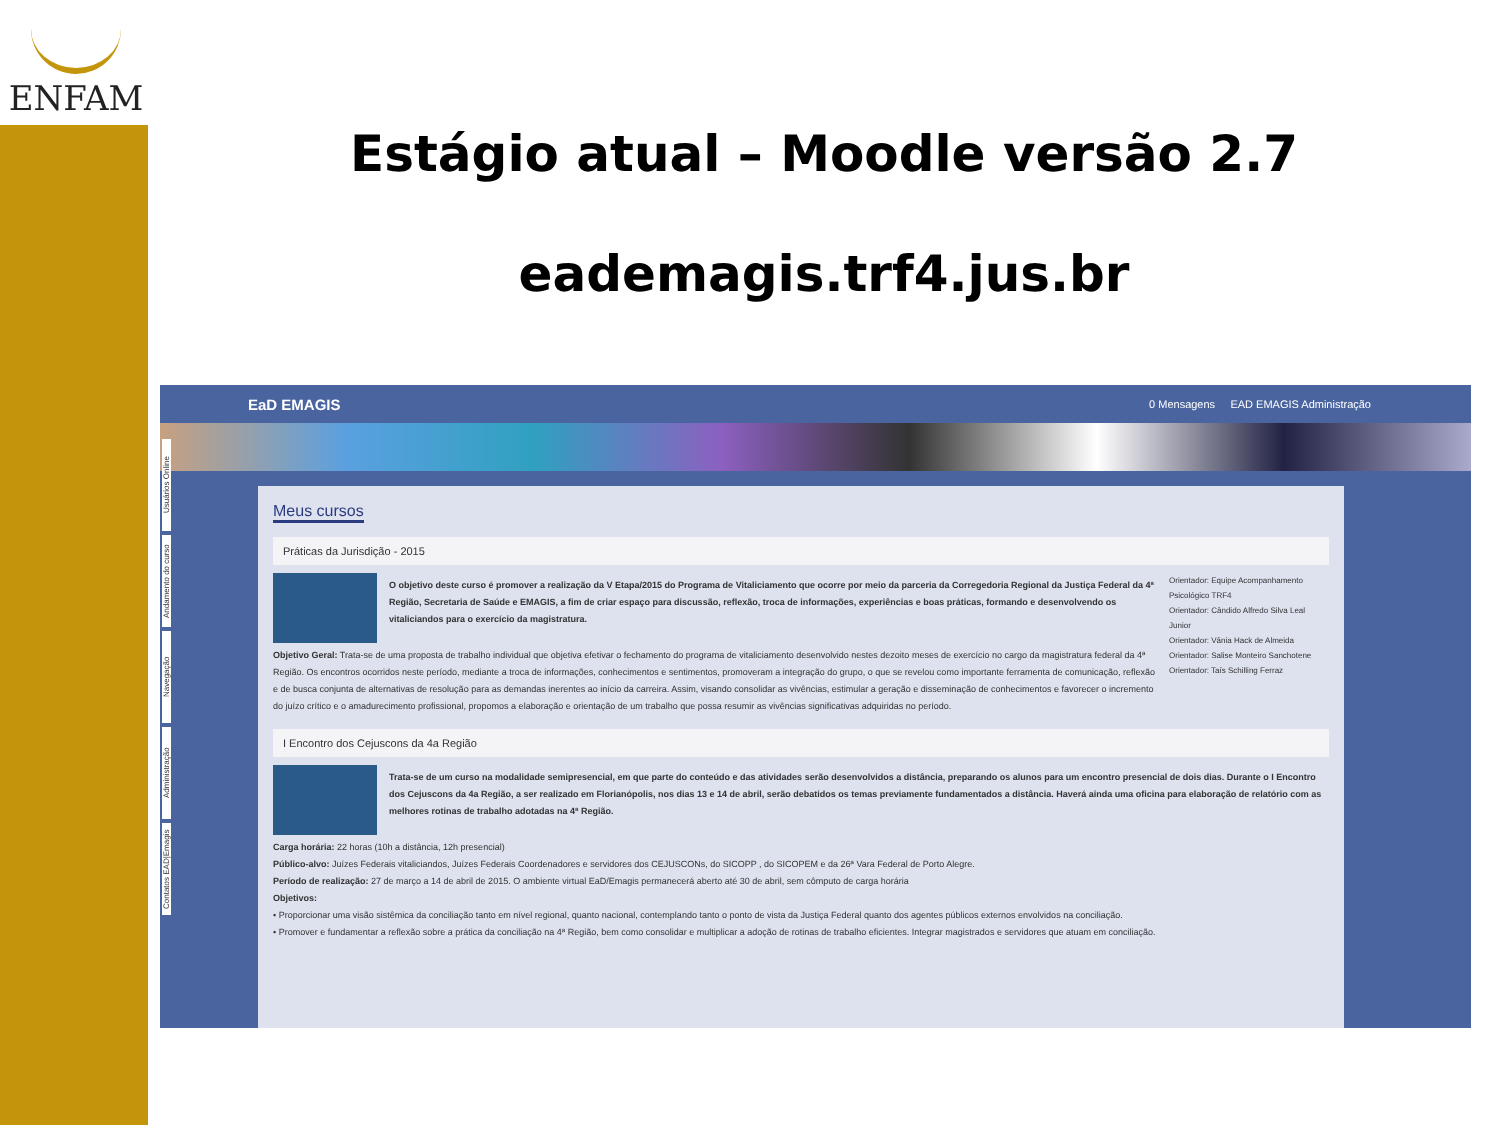ENFAM
Estágio atual – Moodle versão 2.7
eademagis.trf4.jus.br
EaD EMAGIS 0 Mensagens EAD EMAGIS Administração
Usuários Online
Andamento do curso
Navegação
Administração
Contatos EAD|Emagis
Meus cursos
Práticas da Jurisdição - 2015
O objetivo deste curso é promover a realização da V Etapa/2015 do Programa de Vitaliciamento que ocorre por meio da parceria da Corregedoria Regional da Justiça Federal da 4ª Região, Secretaria de Saúde e EMAGIS, a fim de criar espaço para discussão, reflexão, troca de informações, experiências e boas práticas, formando e desenvolvendo os vitaliciandos para o exercício da magistratura.
Objetivo Geral: Trata-se de uma proposta de trabalho individual que objetiva efetivar o fechamento do programa de vitaliciamento desenvolvido nestes dezoito meses de exercício no cargo da magistratura federal da 4ª Região. Os encontros ocorridos neste período, mediante a troca de informações, conhecimentos e sentimentos, promoveram a integração do grupo, o que se revelou como importante ferramenta de comunicação, reflexão e de busca conjunta de alternativas de resolução para as demandas inerentes ao início da carreira. Assim, visando consolidar as vivências, estimular a geração e disseminação de conhecimentos e favorecer o incremento do juízo crítico e o amadurecimento profissional, propomos a elaboração e orientação de um trabalho que possa resumir as vivências significativas adquiridas no período.
Orientador: Equipe Acompanhamento Psicológico TRF4
Orientador: Cândido Alfredo Silva Leal Junior
Orientador: Vânia Hack de Almeida
Orientador: Salise Monteiro Sanchotene
Orientador: Taís Schilling Ferraz
I Encontro dos Cejuscons da 4a Região
Trata-se de um curso na modalidade semipresencial, em que parte do conteúdo e das atividades serão desenvolvidos a distância, preparando os alunos para um encontro presencial de dois dias. Durante o I Encontro dos Cejuscons da 4a Região, a ser realizado em Florianópolis, nos dias 13 e 14 de abril, serão debatidos os temas previamente fundamentados a distância. Haverá ainda uma oficina para elaboração de relatório com as melhores rotinas de trabalho adotadas na 4ª Região.
Carga horária: 22 horas (10h a distância, 12h presencial)
Público-alvo: Juízes Federais vitaliciandos, Juízes Federais Coordenadores e servidores dos CEJUSCONs, do SICOPP , do SICOPEM e da 26ª Vara Federal de Porto Alegre.
Período de realização: 27 de março a 14 de abril de 2015. O ambiente virtual EaD/Emagis permanecerá aberto até 30 de abril, sem cômputo de carga horária
Objetivos:
• Proporcionar uma visão sistêmica da conciliação tanto em nível regional, quanto nacional, contemplando tanto o ponto de vista da Justiça Federal quanto dos agentes públicos externos envolvidos na conciliação.
• Promover e fundamentar a reflexão sobre a prática da conciliação na 4ª Região, bem como consolidar e multiplicar a adoção de rotinas de trabalho eficientes. Integrar magistrados e servidores que atuam em conciliação.